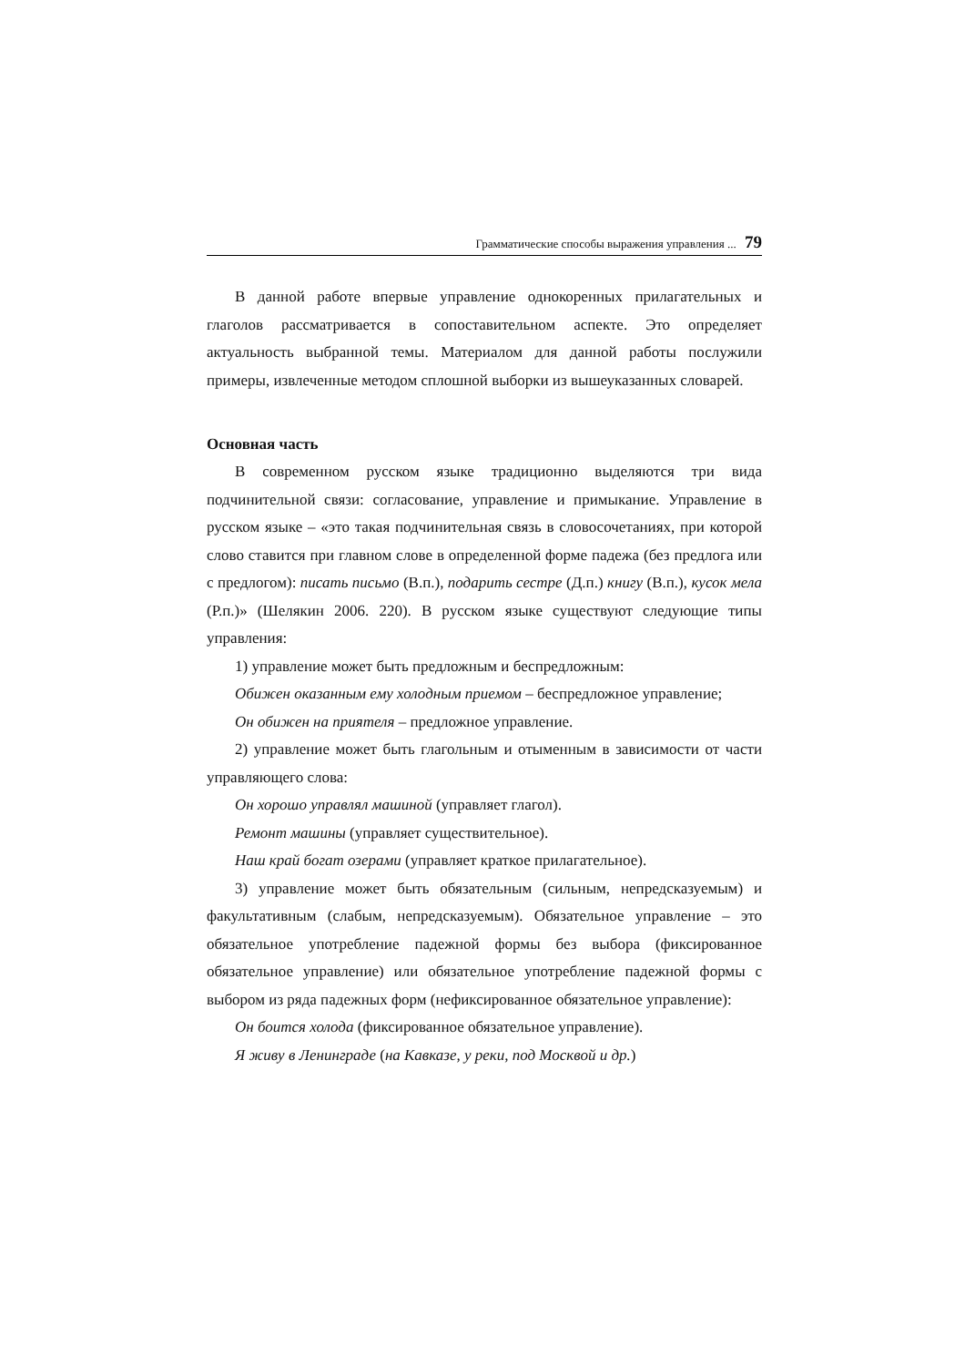Грамматические способы выражения управления ... 79
В данной работе впервые управление однокоренных прилагательных и глаголов рассматривается в сопоставительном аспекте. Это определяет актуальность выбранной темы. Материалом для данной работы послужили примеры, извлеченные методом сплошной выборки из вышеуказанных словарей.
Основная часть
В современном русском языке традиционно выделяются три вида подчинительной связи: согласование, управление и примыкание. Управление в русском языке – «это такая подчинительная связь в словосочетаниях, при которой слово ставится при главном слове в определенной форме падежа (без предлога или с предлогом): писать письмо (В.п.), подарить сестре (Д.п.) книгу (В.п.), кусок мела (Р.п.)» (Шелякин 2006. 220). В русском языке существуют следующие типы управления:
1) управление может быть предложным и беспредложным:
Обижен оказанным ему холодным приемом – беспредложное управление;
Он обижен на приятеля – предложное управление.
2) управление может быть глагольным и отыменным в зависимости от части управляющего слова:
Он хорошо управлял машиной (управляет глагол).
Ремонт машины (управляет существительное).
Наш край богат озерами (управляет краткое прилагательное).
3) управление может быть обязательным (сильным, непредсказуемым) и факультативным (слабым, непредсказуемым). Обязательное управление – это обязательное употребление падежной формы без выбора (фиксированное обязательное управление) или обязательное употребление падежной формы с выбором из ряда падежных форм (нефиксированное обязательное управление):
Он боится холода (фиксированное обязательное управление).
Я живу в Ленинграде (на Кавказе, у реки, под Москвой и др.)